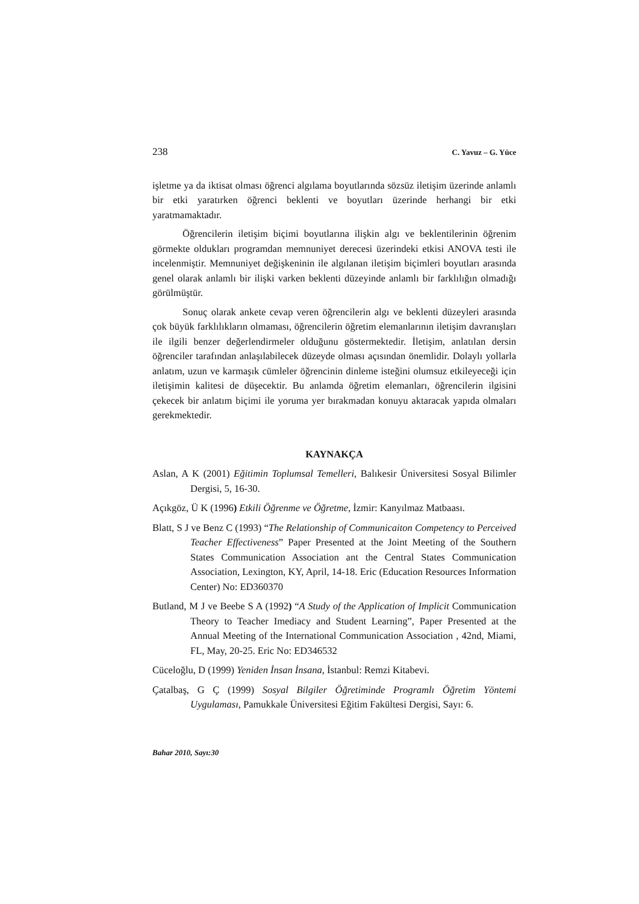238 C. Yavuz – G. Yüce
işletme ya da iktisat olması öğrenci algılama boyutlarında sözsüz iletişim üzerinde anlamlı bir etki yaratırken öğrenci beklenti ve boyutları üzerinde herhangi bir etki yaratmamaktadır.
Öğrencilerin iletişim biçimi boyutlarına ilişkin algı ve beklentilerinin öğrenim görmekte oldukları programdan memnuniyet derecesi üzerindeki etkisi ANOVA testi ile incelenmiştir. Memnuniyet değişkeninin ile algılanan iletişim biçimleri boyutları arasında genel olarak anlamlı bir ilişki varken beklenti düzeyinde anlamlı bir farklılığın olmadığı görülmüştür.
Sonuç olarak ankete cevap veren öğrencilerin algı ve beklenti düzeyleri arasında çok büyük farklılıkların olmaması, öğrencilerin öğretim elemanlarının iletişim davranışları ile ilgili benzer değerlendirmeler olduğunu göstermektedir. İletişim, anlatılan dersin öğrenciler tarafından anlaşılabilecek düzeyde olması açısından önemlidir. Dolaylı yollarla anlatım, uzun ve karmaşık cümleler öğrencinin dinleme isteğini olumsuz etkileyeceği için iletişimin kalitesi de düşecektir. Bu anlamda öğretim elemanları, öğrencilerin ilgisini çekecek bir anlatım biçimi ile yoruma yer bırakmadan konuyu aktaracak yapıda olmaları gerekmektedir.
KAYNAKÇA
Aslan, A K (2001) Eğitimin Toplumsal Temelleri, Balıkesir Üniversitesi Sosyal Bilimler Dergisi, 5, 16-30.
Açıkgöz, Ü K (1996) Etkili Öğrenme ve Öğretme, İzmir: Kanyılmaz Matbaası.
Blatt, S J ve Benz C (1993) “The Relationship of Communicaiton Competency to Perceived Teacher Effectiveness” Paper Presented at the Joint Meeting of the Southern States Communication Association ant the Central States Communication Association, Lexington, KY, April, 14-18. Eric (Education Resources Information Center) No: ED360370
Butland, M J ve Beebe S A (1992) “A Study of the Application of Implicit Communication Theory to Teacher Imediacy and Student Learning”, Paper Presented at the Annual Meeting of the International Communication Association , 42nd, Miami, FL, May, 20-25. Eric No: ED346532
Cüceloğlu, D (1999) Yeniden İnsan İnsana, İstanbul: Remzi Kitabevi.
Çatalbaş, G Ç (1999) Sosyal Bilgiler Öğretiminde Programlı Öğretim Yöntemi Uygulaması, Pamukkale Üniversitesi Eğitim Fakültesi Dergisi, Sayı: 6.
Bahar 2010, Sayı:30